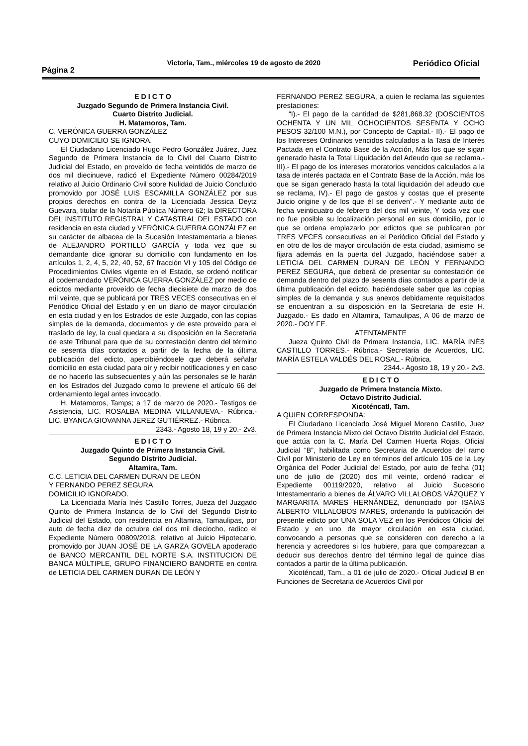Página 2 Victoria, Tam., miércoles 19 de agosto de 2020 Periódico Oficial
E D I C T O
Juzgado Segundo de Primera Instancia Civil.
Cuarto Distrito Judicial.
H. Matamoros, Tam.
C. VERÓNICA GUERRA GONZÁLEZ
CUYO DOMICILIO SE IGNORA.
El Ciudadano Licenciado Hugo Pedro González Juárez, Juez Segundo de Primera Instancia de lo Civil del Cuarto Distrito Judicial del Estado, en proveído de fecha veintidós de marzo de dos mil diecinueve, radicó el Expediente Número 00284/2019 relativo al Juicio Ordinario Civil sobre Nulidad de Juicio Concluido promovido por JOSÉ LUIS ESCAMILLA GONZÁLEZ por sus propios derechos en contra de la Licenciada Jessica Deytz Guevara, titular de la Notaría Pública Número 62; la DIRECTORA DEL INSTITUTO REGISTRAL Y CATASTRAL DEL ESTADO con residencia en esta ciudad y VERÓNICA GUERRA GONZÁLEZ en su carácter de albacea de la Sucesión Intestamentaria a bienes de ALEJANDRO PORTILLO GARCÍA y toda vez que su demandante dice ignorar su domicilio con fundamento en los artículos 1, 2, 4, 5, 22, 40, 52, 67 fracción VI y 105 del Código de Procedimientos Civiles vigente en el Estado, se ordenó notificar al codemandado VERÓNICA GUERRA GONZÁLEZ por medio de edictos mediante proveído de fecha diecisiete de marzo de dos mil veinte, que se publicará por TRES VECES consecutivas en el Periódico Oficial del Estado y en un diario de mayor circulación en esta ciudad y en los Estrados de este Juzgado, con las copias simples de la demanda, documentos y de este proveído para el traslado de ley, la cual quedara a su disposición en la Secretaría de este Tribunal para que de su contestación dentro del término de sesenta días contados a partir de la fecha de la última publicación del edicto, apercibiéndosele que deberá señalar domicilio en esta ciudad para oír y recibir notificaciones y en caso de no hacerlo las subsecuentes y aún las personales se le harán en los Estrados del Juzgado como lo previene el artículo 66 del ordenamiento legal antes invocado.
H. Matamoros, Tamps; a 17 de marzo de 2020.- Testigos de Asistencia, LIC. ROSALBA MEDINA VILLANUEVA.- Rúbrica.- LIC. BYANCA GIOVANNA JEREZ GUTIÉRREZ.- Rúbrica.
2343.- Agosto 18, 19 y 20.- 2v3.
E D I C T O
Juzgado Quinto de Primera Instancia Civil.
Segundo Distrito Judicial.
Altamira, Tam.
C.C. LETICIA DEL CARMEN DURAN DE LEÓN
Y FERNANDO PEREZ SEGURA
DOMICILIO IGNORADO.
La Licenciada María Inés Castillo Torres, Jueza del Juzgado Quinto de Primera Instancia de lo Civil del Segundo Distrito Judicial del Estado, con residencia en Altamira, Tamaulipas, por auto de fecha diez de octubre del dos mil dieciocho, radico el Expediente Número 00809/2018, relativo al Juicio Hipotecario, promovido por JUAN JOSÉ DE LA GARZA GOVELA apoderado de BANCO MERCANTIL DEL NORTE S.A. INSTITUCION DE BANCA MÚLTIPLE, GRUPO FINANCIERO BANORTE en contra de LETICIA DEL CARMEN DURAN DE LEÓN Y
FERNANDO PEREZ SEGURA, a quien le reclama las siguientes prestaciones:
“I).- El pago de la cantidad de $281,868.32 (DOSCIENTOS OCHENTA Y UN MIL OCHOCIENTOS SESENTA Y OCHO PESOS 32/100 M.N.), por Concepto de Capital.- II).- El pago de los Intereses Ordinarios vencidos calculados a la Tasa de Interés Pactada en el Contrato Base de la Acción, Más los que se sigan generado hasta la Total Liquidación del Adeudo que se reclama.- III).- El pago de los intereses moratorios vencidos calculados a la tasa de interés pactada en el Contrato Base de la Acción, más los que se sigan generado hasta la total liquidación del adeudo que se reclama, IV).- El pago de gastos y costas que el presente Juicio origine y de los que él se deriven”.- Y mediante auto de fecha veinticuatro de febrero del dos mil veinte, Y toda vez que no fue posible su localización personal en sus domicilio, por lo que se ordena emplazarlo por edictos que se publicaran por TRES VECES consecutivas en el Periódico Oficial del Estado y en otro de los de mayor circulación de esta ciudad, asimismo se fijara además en la puerta del Juzgado, haciéndose saber a LETICIA DEL CARMEN DURAN DE LEÓN Y FERNANDO PEREZ SEGURA, que deberá de presentar su contestación de demanda dentro del plazo de sesenta días contados a partir de la última publicación del edicto, haciéndosele saber que las copias simples de la demanda y sus anexos debidamente requisitados se encuentran a su disposición en la Secretaria de este H. Juzgado.- Es dado en Altamira, Tamaulipas, A 06 de marzo de 2020.- DOY FE.
ATENTAMENTE
Jueza Quinto Civil de Primera Instancia, LIC. MARÍA INÉS CASTILLO TORRES.- Rúbrica.- Secretaria de Acuerdos, LIC. MARÍA ESTELA VALDÉS DEL ROSAL.- Rúbrica.
2344.- Agosto 18, 19 y 20.- 2v3.
E D I C T O
Juzgado de Primera Instancia Mixto.
Octavo Distrito Judicial.
Xicoténcatl, Tam.
A QUIEN CORRESPONDA:
El Ciudadano Licenciado José Miguel Moreno Castillo, Juez de Primera Instancia Mixto del Octavo Distrito Judicial del Estado, que actúa con la C. María Del Carmen Huerta Rojas, Oficial Judicial “B”, habilitada como Secretaria de Acuerdos del ramo Civil por Ministerio de Ley en términos del artículo 105 de la Ley Orgánica del Poder Judicial del Estado, por auto de fecha (01) uno de julio de (2020) dos mil veinte, ordenó radicar el Expediente 00119/2020, relativo al Juicio Sucesorio Intestamentario a bienes de ÁLVARO VILLALOBOS VÁZQUEZ Y MARGARITA MARES HERNÁNDEZ, denunciado por ISAÍAS ALBERTO VILLALOBOS MARES, ordenando la publicación del presente edicto por UNA SOLA VEZ en los Periódicos Oficial del Estado y en uno de mayor circulación en esta ciudad, convocando a personas que se consideren con derecho a la herencia y acreedores si los hubiere, para que comparezcan a deducir sus derechos dentro del término legal de quince días contados a partir de la última publicación.
Xicoténcatl, Tam., a 01 de julio de 2020.- Oficial Judicial B en Funciones de Secretaria de Acuerdos Civil por